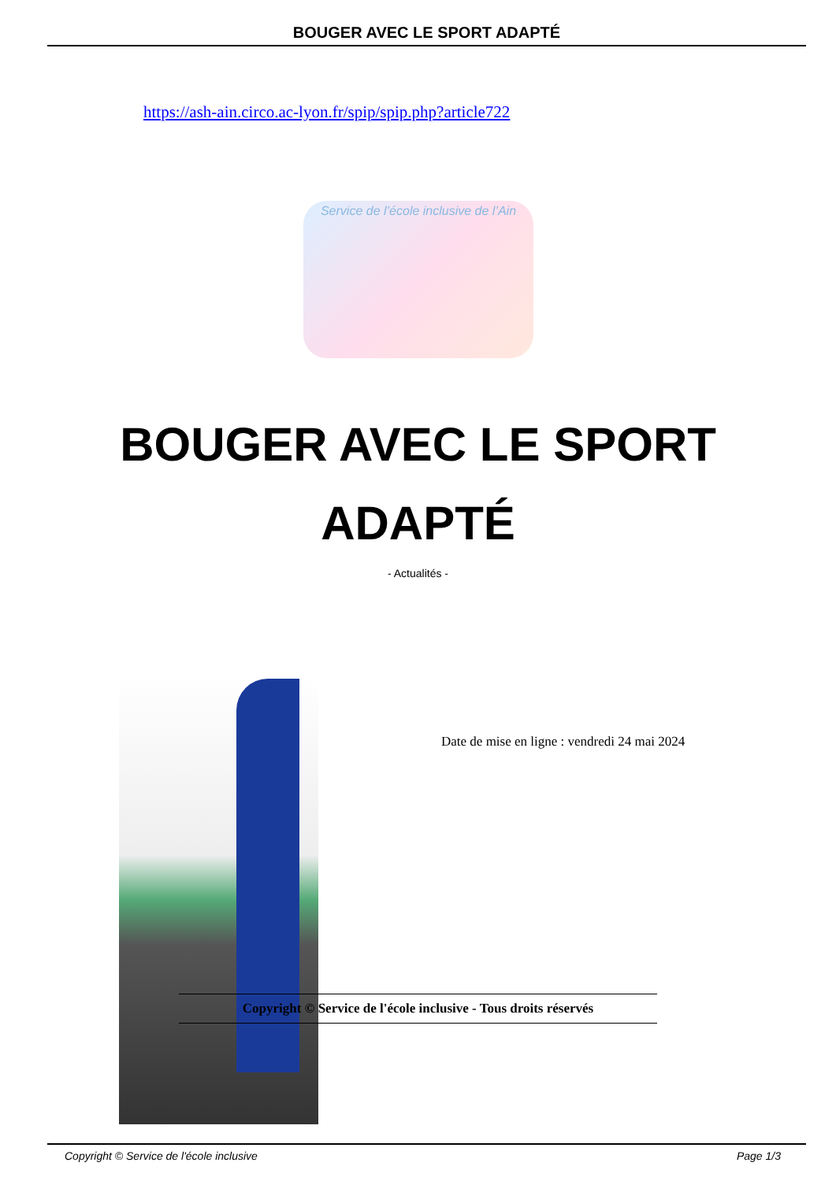BOUGER AVEC LE SPORT ADAPTÉ
https://ash-ain.circo.ac-lyon.fr/spip/spip.php?article722
Service de l’école inclusive de l’Ain
BOUGER AVEC LE SPORT ADAPTÉ
- Actualités -
Date de mise en ligne : vendredi 24 mai 2024
Copyright © Service de l'école inclusive - Tous droits réservés
Copyright © Service de l'école inclusive Page 1/3